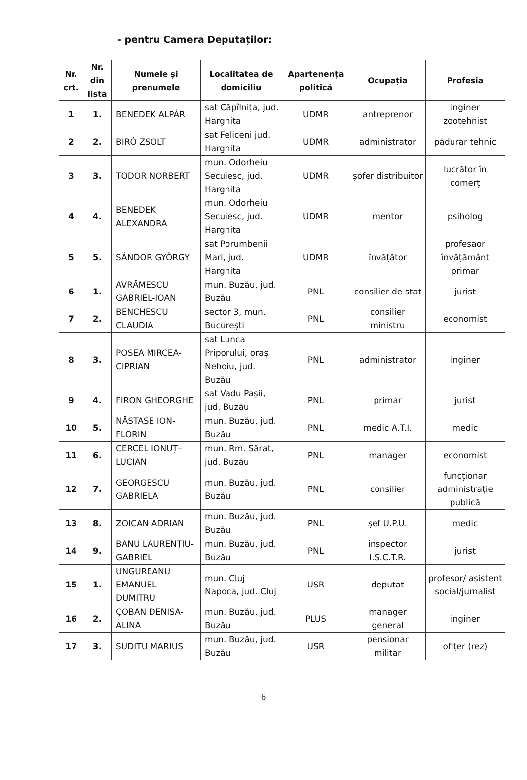- pentru Camera Deputaților:
| Nr. crt. | Nr. din lista | Numele și prenumele | Localitatea de domiciliu | Apartenența politică | Ocupația | Profesia |
| --- | --- | --- | --- | --- | --- | --- |
| 1 | 1. | BENEDEK ALPÁR | sat Căpîlnița, jud. Harghita | UDMR | antreprenor | inginer zootehnist |
| 2 | 2. | BIRÓ ZSOLT | sat Feliceni jud. Harghita | UDMR | administrator | pădurar tehnic |
| 3 | 3. | TODOR NORBERT | mun. Odorheiu Secuiesc, jud. Harghita | UDMR | șofer distribuitor | lucrător în comerț |
| 4 | 4. | BENEDEK ALEXANDRA | mun. Odorheiu Secuiesc, jud. Harghita | UDMR | mentor | psiholog |
| 5 | 5. | SÁNDOR GYÖRGY | sat Porumbenii Mari, jud. Harghita | UDMR | învățător | profesaor învățământ primar |
| 6 | 1. | AVRĂMESCU GABRIEL-IOAN | mun. Buzău, jud. Buzău | PNL | consilier de stat | jurist |
| 7 | 2. | BENCHESCU CLAUDIA | sector 3, mun. București | PNL | consilier ministru | economist |
| 8 | 3. | POSEA MIRCEA-CIPRIAN | sat Lunca Priporului, oraș Nehoiu, jud. Buzău | PNL | administrator | inginer |
| 9 | 4. | FIRON GHEORGHE | sat Vadu Pașii, jud. Buzău | PNL | primar | jurist |
| 10 | 5. | NĂSTASE ION-FLORIN | mun. Buzău, jud. Buzău | PNL | medic A.T.I. | medic |
| 11 | 6. | CERCEL IONUȚ–LUCIAN | mun. Rm. Sărat, jud. Buzău | PNL | manager | economist |
| 12 | 7. | GEORGESCU GABRIELA | mun. Buzău, jud. Buzău | PNL | consilier | funcționar administrație publică |
| 13 | 8. | ZOICAN ADRIAN | mun. Buzău, jud. Buzău | PNL | șef U.P.U. | medic |
| 14 | 9. | BANU LAURENȚIU-GABRIEL | mun. Buzău, jud. Buzău | PNL | inspector I.S.C.T.R. | jurist |
| 15 | 1. | UNGUREANU EMANUEL-DUMITRU | mun. Cluj Napoca, jud. Cluj | USR | deputat | profesor/ asistent social/jurnalist |
| 16 | 2. | ÇOBAN DENISA-ALINA | mun. Buzău, jud. Buzău | PLUS | manager general | inginer |
| 17 | 3. | SUDITU MARIUS | mun. Buzău, jud. Buzău | USR | pensionar militar | ofițer (rez) |
6